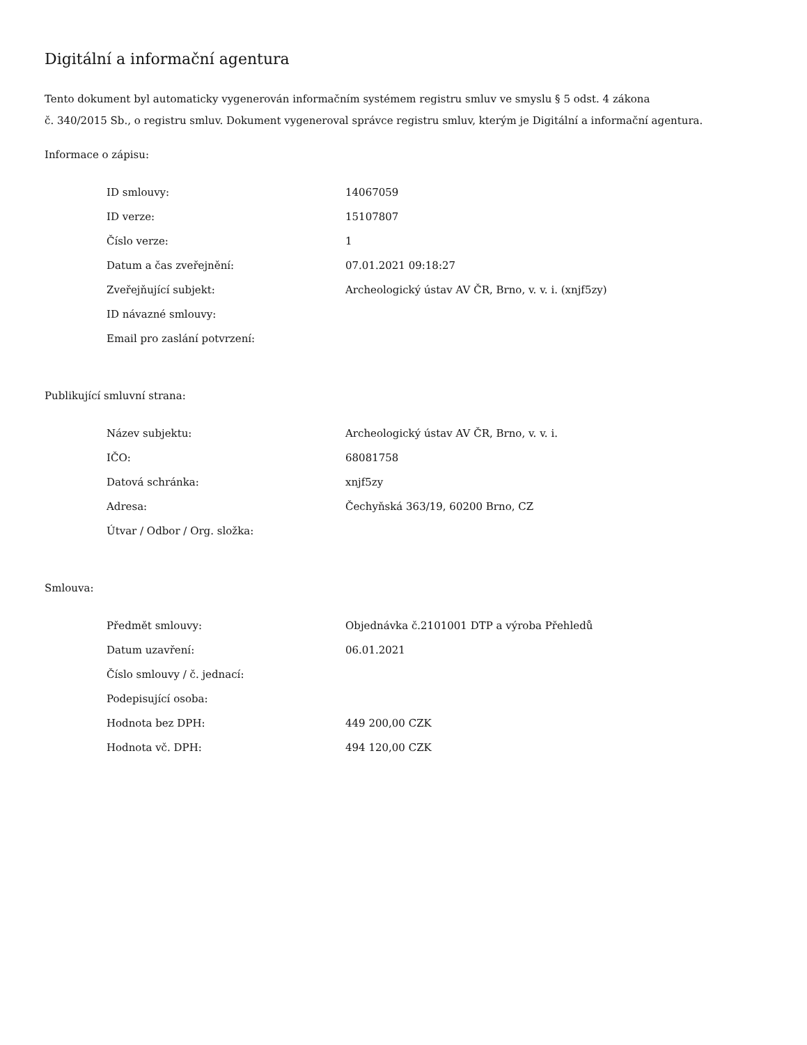Digitální a informační agentura
Tento dokument byl automaticky vygenerován informačním systémem registru smluv ve smyslu § 5 odst. 4 zákona
č. 340/2015 Sb., o registru smluv. Dokument vygeneroval správce registru smluv, kterým je Digitální a informační agentura.
Informace o zápisu:
| ID smlouvy: | 14067059 |
| ID verze: | 15107807 |
| Číslo verze: | 1 |
| Datum a čas zveřejnění: | 07.01.2021 09:18:27 |
| Zveřejňující subjekt: | Archeologický ústav AV ČR, Brno, v. v. i. (xnjf5zy) |
| ID návazné smlouvy: | |
| Email pro zaslání potvrzení: | |
Publikující smluvní strana:
| Název subjektu: | Archeologický ústav AV ČR, Brno, v. v. i. |
| IČO: | 68081758 |
| Datová schránka: | xnjf5zy |
| Adresa: | Čechyňská 363/19, 60200 Brno, CZ |
| Útvar / Odbor / Org. složka: | |
Smlouva:
| Předmět smlouvy: | Objednávka č.2101001 DTP a výroba Přehledů |
| Datum uzavření: | 06.01.2021 |
| Číslo smlouvy / č. jednací: | |
| Podepisující osoba: | |
| Hodnota bez DPH: | 449 200,00 CZK |
| Hodnota vč. DPH: | 494 120,00 CZK |